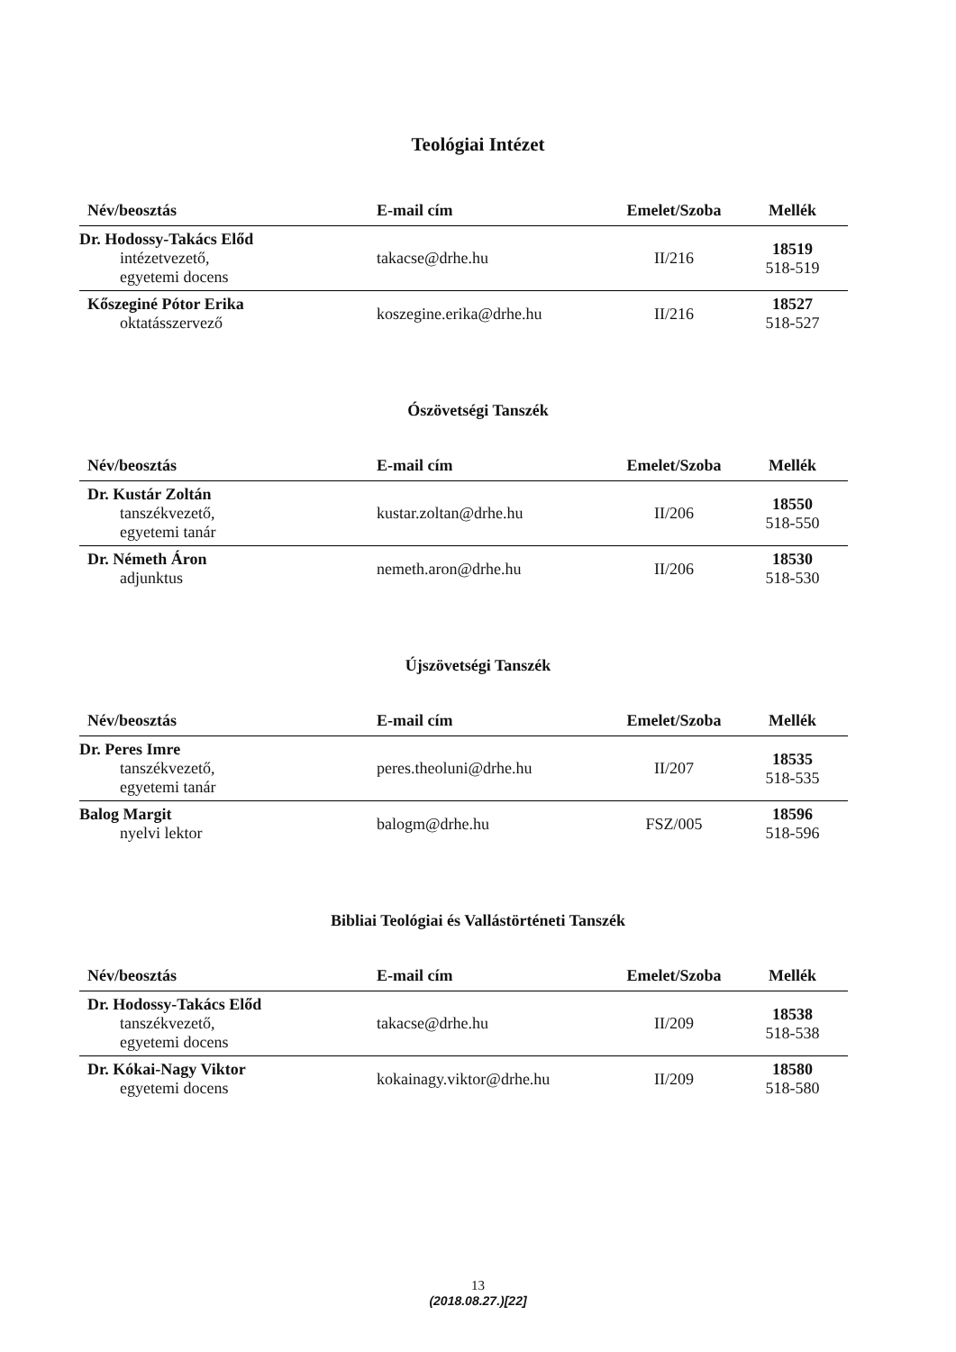Teológiai Intézet
| Név/beosztás | E-mail cím | Emelet/Szoba | Mellék |
| --- | --- | --- | --- |
| Dr. Hodossy-Takács Előd intézetvezető, egyetemi docens | takacse@drhe.hu | II/216 | 18519 518-519 |
| Kőszeginé Pótor Erika oktatásszervező | koszegine.erika@drhe.hu | II/216 | 18527 518-527 |
Ószövetségi Tanszék
| Név/beosztás | E-mail cím | Emelet/Szoba | Mellék |
| --- | --- | --- | --- |
| Dr. Kustár Zoltán tanszékvezető, egyetemi tanár | kustar.zoltan@drhe.hu | II/206 | 18550 518-550 |
| Dr. Németh Áron adjunktus | nemeth.aron@drhe.hu | II/206 | 18530 518-530 |
Újszövetségi Tanszék
| Név/beosztás | E-mail cím | Emelet/Szoba | Mellék |
| --- | --- | --- | --- |
| Dr. Peres Imre tanszékvezető, egyetemi tanár | peres.theoluni@drhe.hu | II/207 | 18535 518-535 |
| Balog Margit nyelvi lektor | balogm@drhe.hu | FSZ/005 | 18596 518-596 |
Bibliai Teológiai és Vallástörténeti Tanszék
| Név/beosztás | E-mail cím | Emelet/Szoba | Mellék |
| --- | --- | --- | --- |
| Dr. Hodossy-Takács Előd tanszékvezető, egyetemi docens | takacse@drhe.hu | II/209 | 18538 518-538 |
| Dr. Kókai-Nagy Viktor egyetemi docens | kokainagy.viktor@drhe.hu | II/209 | 18580 518-580 |
13
(2018.08.27.)[22]